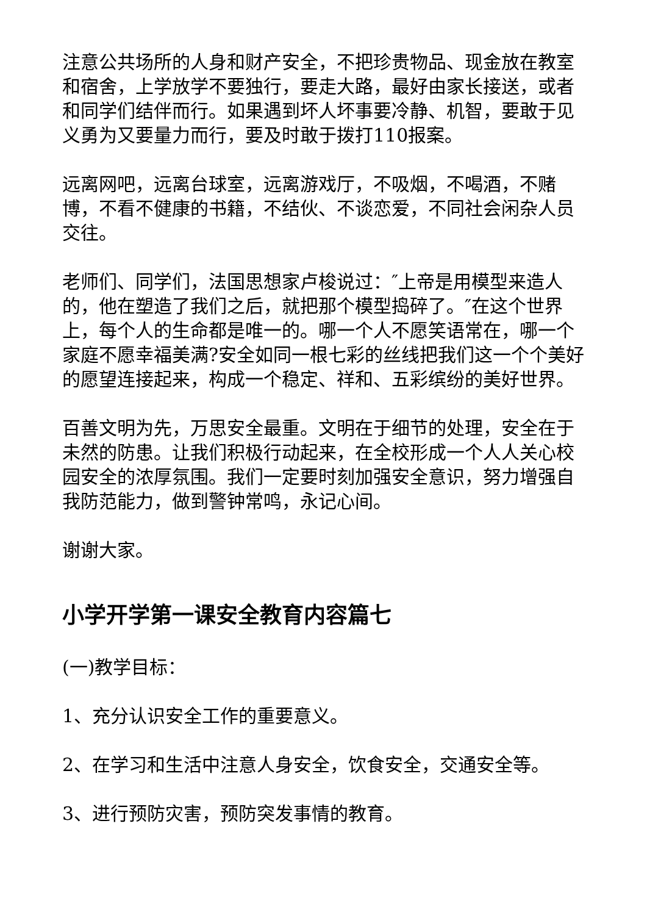注意公共场所的人身和财产安全，不把珍贵物品、现金放在教室和宿舍，上学放学不要独行，要走大路，最好由家长接送，或者和同学们结伴而行。如果遇到坏人坏事要冷静、机智，要敢于见义勇为又要量力而行，要及时敢于拨打110报案。
远离网吧，远离台球室，远离游戏厅，不吸烟，不喝酒，不赌博，不看不健康的书籍，不结伙、不谈恋爱，不同社会闲杂人员交往。
老师们、同学们，法国思想家卢梭说过：″上帝是用模型来造人的，他在塑造了我们之后，就把那个模型捣碎了。″在这个世界上，每个人的生命都是唯一的。哪一个人不愿笑语常在，哪一个家庭不愿幸福美满?安全如同一根七彩的丝线把我们这一个个美好的愿望连接起来，构成一个稳定、祥和、五彩缤纷的美好世界。
百善文明为先，万思安全最重。文明在于细节的处理，安全在于未然的防患。让我们积极行动起来，在全校形成一个人人关心校园安全的浓厚氛围。我们一定要时刻加强安全意识，努力增强自我防范能力，做到警钟常鸣，永记心间。
谢谢大家。
小学开学第一课安全教育内容篇七
(一)教学目标：
1、充分认识安全工作的重要意义。
2、在学习和生活中注意人身安全，饮食安全，交通安全等。
3、进行预防灾害，预防突发事情的教育。